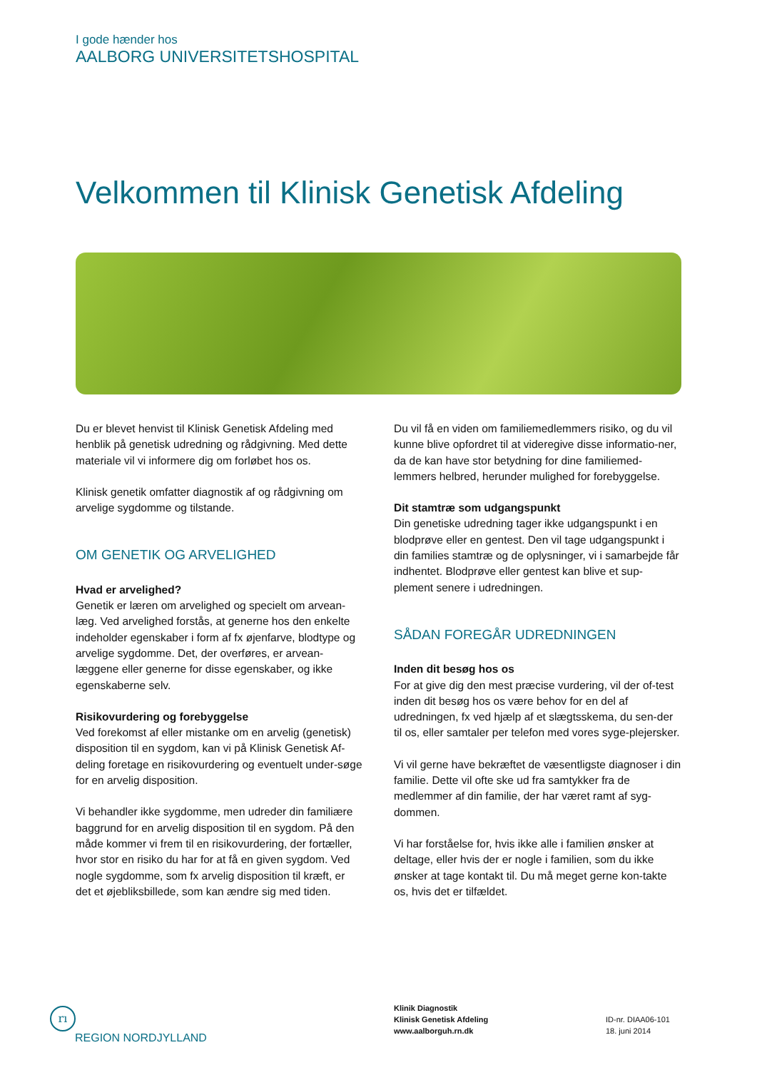I gode hænder hos
AALBORG UNIVERSITETSHOSPITAL
Velkommen til Klinisk Genetisk Afdeling
Du er blevet henvist til Klinisk Genetisk Afdeling med henblik på genetisk udredning og rådgivning. Med dette materiale vil vi informere dig om forløbet hos os.
Klinisk genetik omfatter diagnostik af og rådgivning om arvelige sygdomme og tilstande.
OM GENETIK OG ARVELIGHED
Hvad er arvelighed?
Genetik er læren om arvelighed og specielt om arvean-læg. Ved arvelighed forstås, at generne hos den enkelte indeholder egenskaber i form af fx øjenfarve, blodtype og arvelige sygdomme. Det, der overføres, er arvean-læggene eller generne for disse egenskaber, og ikke egenskaberne selv.
Risikovurdering og forebyggelse
Ved forekomst af eller mistanke om en arvelig (genetisk) disposition til en sygdom, kan vi på Klinisk Genetisk Af-deling foretage en risikovurdering og eventuelt under-søge for en arvelig disposition.
Vi behandler ikke sygdomme, men udreder din familiære baggrund for en arvelig disposition til en sygdom. På den måde kommer vi frem til en risikovurdering, der fortæller, hvor stor en risiko du har for at få en given sygdom. Ved nogle sygdomme, som fx arvelig disposition til kræft, er det et øjebliksbillede, som kan ændre sig med tiden.
Du vil få en viden om familiemedlemmers risiko, og du vil kunne blive opfordret til at videregive disse informatio-ner, da de kan have stor betydning for dine familiemed-lemmers helbred, herunder mulighed for forebyggelse.
Dit stamtræ som udgangspunkt
Din genetiske udredning tager ikke udgangspunkt i en blodprøve eller en gentest. Den vil tage udgangspunkt i din families stamtræ og de oplysninger, vi i samarbejde får indhentet. Blodprøve eller gentest kan blive et sup-plement senere i udredningen.
SÅDAN FOREGÅR UDREDNINGEN
Inden dit besøg hos os
For at give dig den mest præcise vurdering, vil der of-test inden dit besøg hos os være behov for en del af udredningen, fx ved hjælp af et slægtsskema, du sen-der til os, eller samtaler per telefon med vores syge-plejersker.
Vi vil gerne have bekræftet de væsentligste diagnoser i din familie. Dette vil ofte ske ud fra samtykker fra de medlemmer af din familie, der har været ramt af syg-dommen.
Vi har forståelse for, hvis ikke alle i familien ønsker at deltage, eller hvis der er nogle i familien, som du ikke ønsker at tage kontakt til. Du må meget gerne kon-takte os, hvis det er tilfældet.
rı
REGION NORDJYLLAND
Klinik Diagnostik
Klinisk Genetisk Afdeling
www.aalborguh.rn.dk
ID-nr. DIAA06-101
18. juni 2014